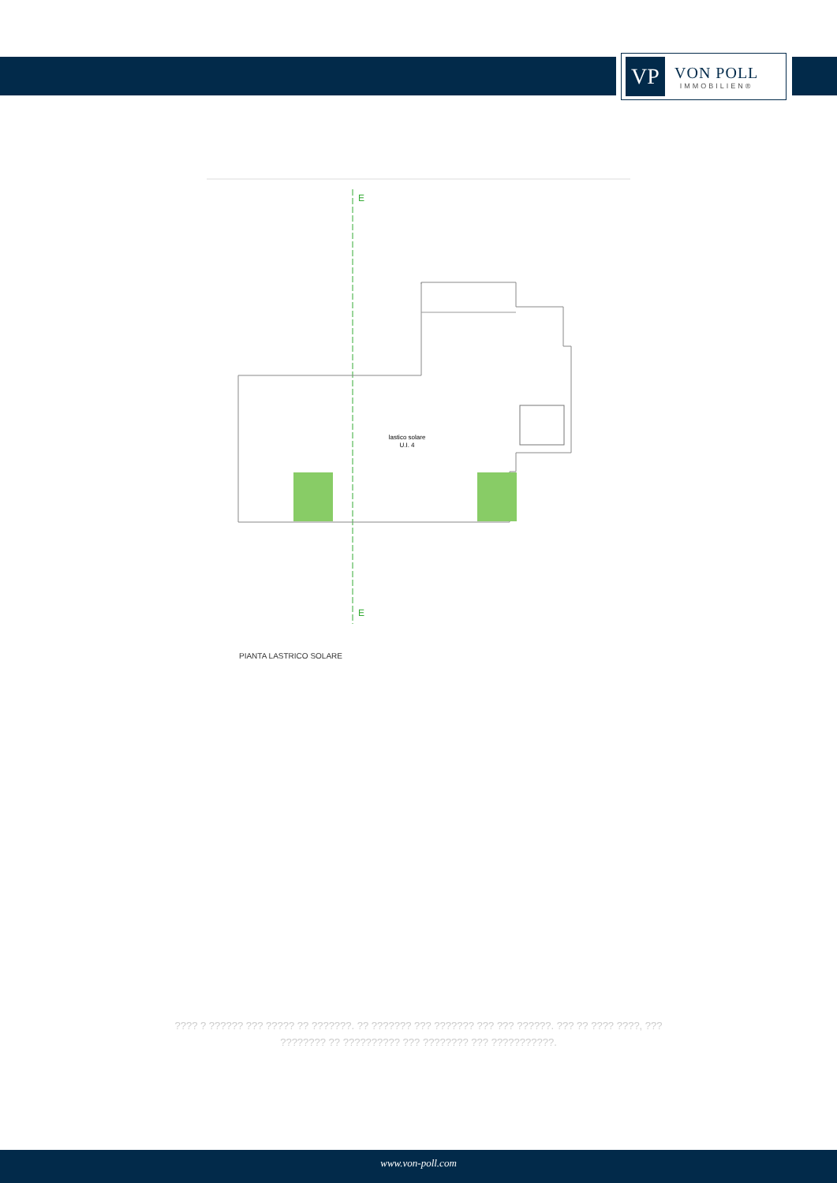VP
VON POLL
IMMOBILIEN®
E
E
lastico solare
U.I. 4
PIANTA LASTRICO SOLARE
???? ? ?????? ??? ????? ?? ???????. ?? ??????? ??? ??????? ??? ??? ??????. ??? ?? ???? ????, ??? ???????? ?? ?????????? ??? ???????? ??? ???????????.
www.von-poll.com